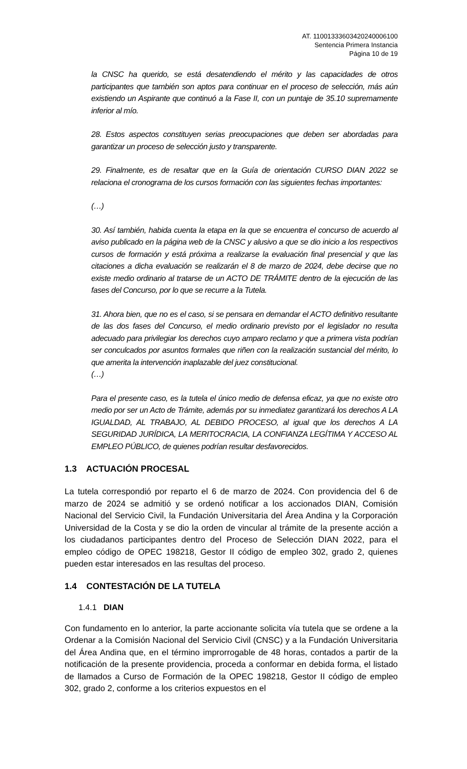AT. 11001333603420240006100
Sentencia Primera Instancia
Página 10 de 19
la CNSC ha querido, se está desatendiendo el mérito y las capacidades de otros participantes que también son aptos para continuar en el proceso de selección, más aún existiendo un Aspirante que continuó a la Fase II, con un puntaje de 35.10 supremamente inferior al mío.
28. Estos aspectos constituyen serias preocupaciones que deben ser abordadas para garantizar un proceso de selección justo y transparente.
29. Finalmente, es de resaltar que en la Guía de orientación CURSO DIAN 2022 se relaciona el cronograma de los cursos formación con las siguientes fechas importantes:
(…)
30. Así también, habida cuenta la etapa en la que se encuentra el concurso de acuerdo al aviso publicado en la página web de la CNSC y alusivo a que se dio inicio a los respectivos cursos de formación y está próxima a realizarse la evaluación final presencial y que las citaciones a dicha evaluación se realizarán el 8 de marzo de 2024, debe decirse que no existe medio ordinario al tratarse de un ACTO DE TRÁMITE dentro de la ejecución de las fases del Concurso, por lo que se recurre a la Tutela.
31. Ahora bien, que no es el caso, si se pensara en demandar el ACTO definitivo resultante de las dos fases del Concurso, el medio ordinario previsto por el legislador no resulta adecuado para privilegiar los derechos cuyo amparo reclamo y que a primera vista podrían ser conculcados por asuntos formales que riñen con la realización sustancial del mérito, lo que amerita la intervención inaplazable del juez constitucional.
(…)
Para el presente caso, es la tutela el único medio de defensa eficaz, ya que no existe otro medio por ser un Acto de Trámite, además por su inmediatez garantizará los derechos A LA IGUALDAD, AL TRABAJO, AL DEBIDO PROCESO, al igual que los derechos A LA SEGURIDAD JURÍDICA, LA MERITOCRACIA, LA CONFIANZA LEGÍTIMA Y ACCESO AL EMPLEO PÚBLICO, de quienes podrían resultar desfavorecidos.
1.3 ACTUACIÓN PROCESAL
La tutela correspondió por reparto el 6 de marzo de 2024. Con providencia del 6 de marzo de 2024 se admitió y se ordenó notificar a los accionados DIAN, Comisión Nacional del Servicio Civil, la Fundación Universitaria del Área Andina y la Corporación Universidad de la Costa y se dio la orden de vincular al trámite de la presente acción a los ciudadanos participantes dentro del Proceso de Selección DIAN 2022, para el empleo código de OPEC 198218, Gestor II código de empleo 302, grado 2, quienes pueden estar interesados en las resultas del proceso.
1.4 CONTESTACIÓN DE LA TUTELA
1.4.1 DIAN
Con fundamento en lo anterior, la parte accionante solicita vía tutela que se ordene a la Ordenar a la Comisión Nacional del Servicio Civil (CNSC) y a la Fundación Universitaria del Área Andina que, en el término improrrogable de 48 horas, contados a partir de la notificación de la presente providencia, proceda a conformar en debida forma, el listado de llamados a Curso de Formación de la OPEC 198218, Gestor II código de empleo 302, grado 2, conforme a los criterios expuestos en el